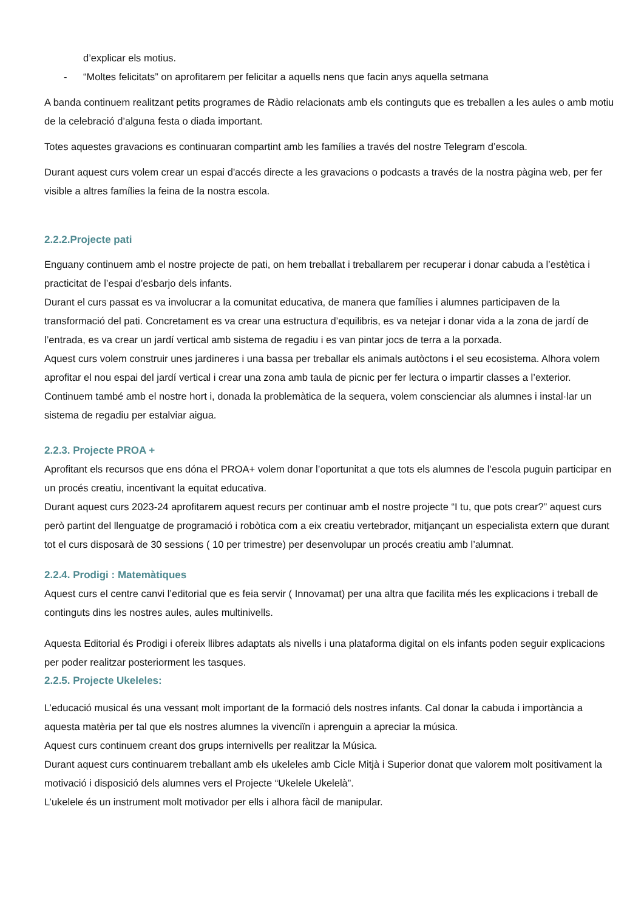d’explicar els motius.
- “Moltes felicitats” on aprofitarem per felicitar a aquells nens que facin anys aquella setmana
A banda continuem realitzant petits programes de Ràdio relacionats amb els continguts que es treballen a les aules o amb motiu de la celebració d’alguna festa o diada important.
Totes aquestes gravacions es continuaran compartint amb les famílies a través del nostre Telegram d’escola.
Durant aquest curs volem crear un espai d'accés directe a les gravacions o podcasts a través de la nostra pàgina web, per fer visible a altres famílies la feina de la nostra escola.
2.2.2.Projecte pati
Enguany continuem amb el nostre projecte de pati, on hem treballat i treballarem per recuperar i donar cabuda a l’estètica i practicitat de l’espai d’esbarjo dels infants.
Durant el curs passat es va involucrar a la comunitat educativa, de manera que famílies i alumnes participaven de la transformació del pati. Concretament es va crear una estructura d’equilibris, es va netejar i donar vida a la zona de jardí de l’entrada, es va crear un jardí vertical amb sistema de regadiu i es van pintar jocs de terra a la porxada.
Aquest curs volem construir unes jardineres i una bassa per treballar els animals autòctons i el seu ecosistema. Alhora volem aprofitar el nou espai del jardí vertical i crear una zona amb taula de picnic per fer lectura o impartir classes a l’exterior.
Continuem també amb el nostre hort i, donada la problemàtica de la sequera, volem conscienciar als alumnes i instal·lar un sistema de regadiu per estalviar aigua.
2.2.3. Projecte PROA +
Aprofitant els recursos que ens dóna el PROA+ volem donar l’oportunitat a que tots els alumnes de l’escola puguin participar en un procés creatiu, incentivant la equitat educativa.
Durant aquest curs 2023-24 aprofitarem aquest recurs per continuar amb el nostre projecte “I tu, que pots crear?” aquest curs però partint del llenguatge de programació i robòtica com a eix creatiu vertebrador, mitjançant un especialista extern que durant tot el curs disposarà de 30 sessions ( 10 per trimestre) per desenvolupar un procés creatiu amb l’alumnat.
2.2.4. Prodigi : Matemàtiques
Aquest curs el centre canvi l’editorial que es feia servir ( Innovamat) per una altra que facilita més les explicacions i treball de continguts dins les nostres aules, aules multinivells.
Aquesta Editorial és Prodigi i ofereix llibres adaptats als nivells i una plataforma digital on els infants poden seguir explicacions per poder realitzar posteriorment les tasques.
2.2.5. Projecte Ukeleles:
L’educació musical és una vessant molt important de la formació dels nostres infants. Cal donar la cabuda i importància a aquesta matèria per tal que els nostres alumnes la vivenciïn i aprenguin a apreciar la música.
Aquest curs continuem creant dos grups internivells per realitzar la Música.
Durant aquest curs continuarem treballant amb els ukeleles amb Cicle Mitjà i Superior donat que valorem molt positivament la motivació i disposició dels alumnes vers el Projecte “Ukelele Ukelelà”.
L’ukelele és un instrument molt motivador per ells i alhora fàcil de manipular.